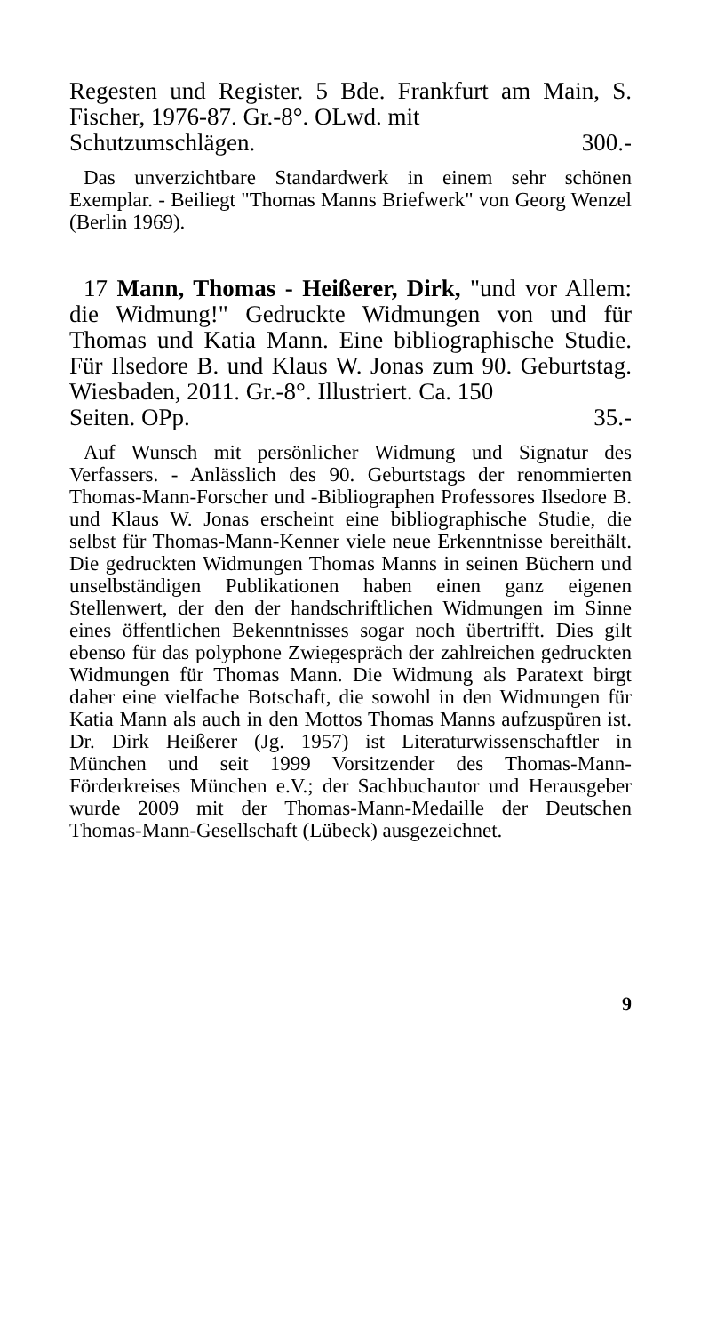Regesten und Register. 5 Bde. Frankfurt am Main, S. Fischer, 1976-87. Gr.-8°. OLwd. mit
Schutzumschlägen. 300.-
Das unverzichtbare Standardwerk in einem sehr schönen Exemplar. - Beiliegt "Thomas Manns Briefwerk" von Georg Wenzel (Berlin 1969).
17 Mann, Thomas - Heißerer, Dirk, "und vor Allem: die Widmung!" Gedruckte Widmungen von und für Thomas und Katia Mann. Eine bibliographische Studie. Für Ilsedore B. und Klaus W. Jonas zum 90. Geburtstag. Wiesbaden, 2011. Gr.-8°. Illustriert. Ca. 150
Seiten. OPp. 35.-
Auf Wunsch mit persönlicher Widmung und Signatur des Verfassers. - Anlässlich des 90. Geburtstags der renommierten Thomas-Mann-Forscher und -Bibliographen Professores Ilsedore B. und Klaus W. Jonas erscheint eine bibliographische Studie, die selbst für Thomas-Mann-Kenner viele neue Erkenntnisse bereithält. Die gedruckten Widmungen Thomas Manns in seinen Büchern und unselbständigen Publikationen haben einen ganz eigenen Stellenwert, der den der handschriftlichen Widmungen im Sinne eines öffentlichen Bekenntnisses sogar noch übertrifft. Dies gilt ebenso für das polyphone Zwiegespräch der zahlreichen gedruckten Widmungen für Thomas Mann. Die Widmung als Paratext birgt daher eine vielfache Botschaft, die sowohl in den Widmungen für Katia Mann als auch in den Mottos Thomas Manns aufzuspüren ist. Dr. Dirk Heißerer (Jg. 1957) ist Literaturwissenschaftler in München und seit 1999 Vorsitzender des Thomas-Mann-Förderkreises München e.V.; der Sachbuchautor und Herausgeber wurde 2009 mit der Thomas-Mann-Medaille der Deutschen Thomas-Mann-Gesellschaft (Lübeck) ausgezeichnet.
9